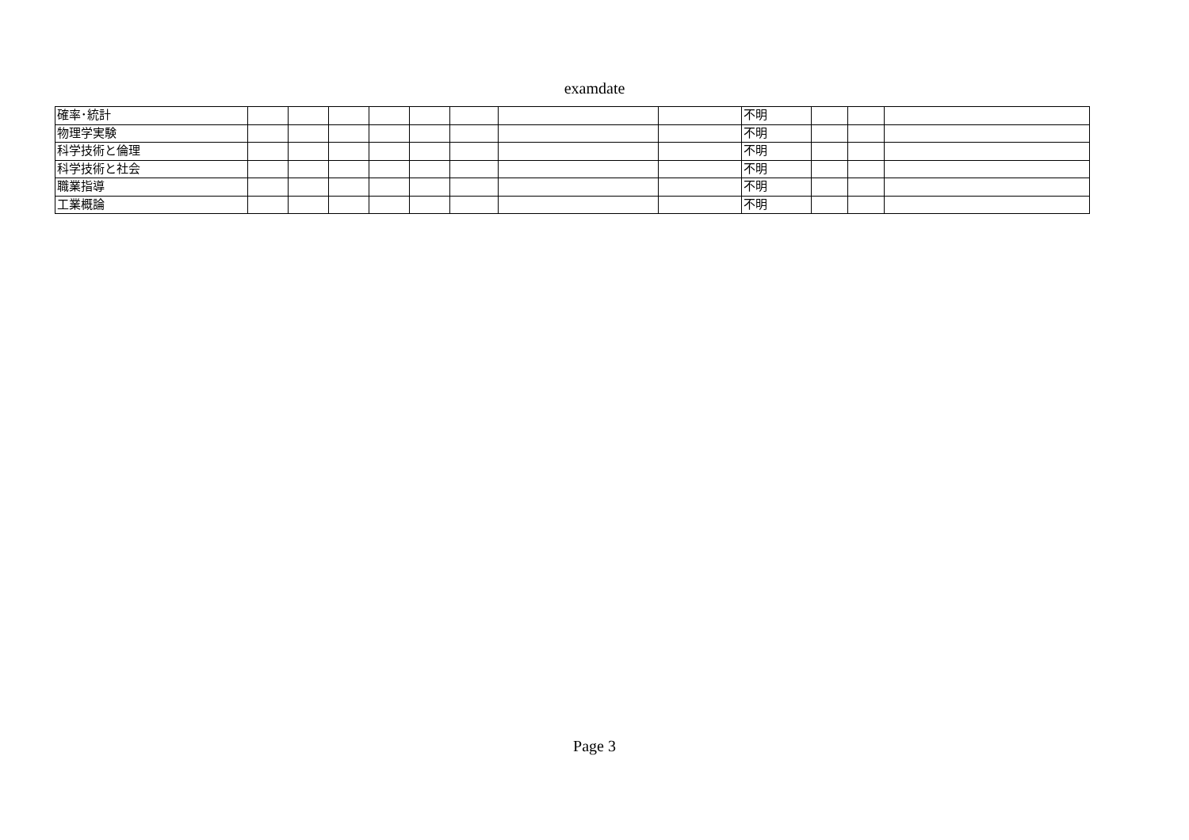examdate
| 確率･統計 | | | | | | | | | 不明 | | | |
| 物理学実験 | | | | | | | | | 不明 | | | |
| 科学技術と倫理 | | | | | | | | | 不明 | | | |
| 科学技術と社会 | | | | | | | | | 不明 | | | |
| 職業指導 | | | | | | | | | 不明 | | | |
| 工業概論 | | | | | | | | | 不明 | | | |
Page 3